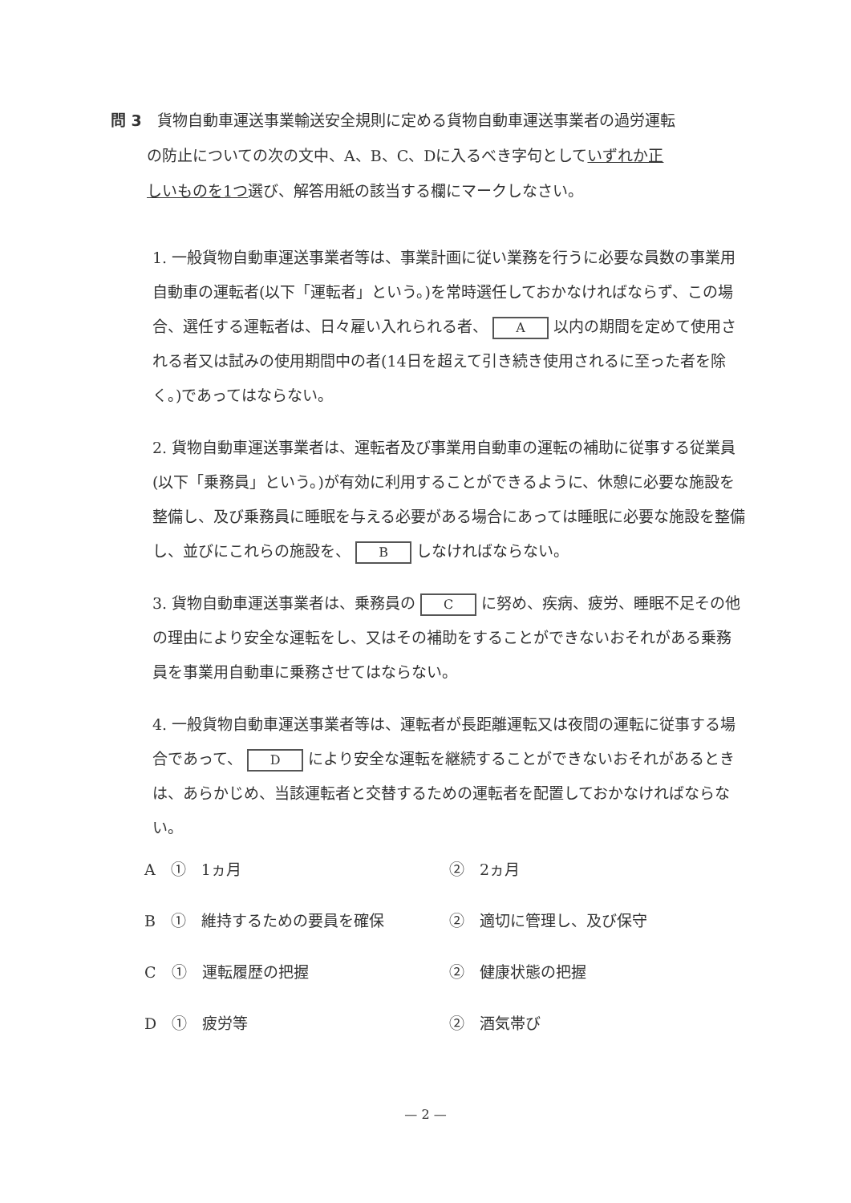問 3　貨物自動車運送事業輸送安全規則に定める貨物自動車運送事業者の過労運転
の防止についての次の文中、A、B、C、Dに入るべき字句としていずれか正
しいものを1つ選び、解答用紙の該当する欄にマークしなさい。
1. 一般貨物自動車運送事業者等は、事業計画に従い業務を行うに必要な員数の事業用自動車の運転者(以下「運転者」という。)を常時選任しておかなければならず、この場合、選任する運転者は、日々雇い入れられる者、 A 以内の期間を定めて使用される者又は試みの使用期間中の者(14日を超えて引き続き使用されるに至った者を除く。)であってはならない。
2. 貨物自動車運送事業者は、運転者及び事業用自動車の運転の補助に従事する従業員(以下「乗務員」という。)が有効に利用することができるように、休憩に必要な施設を整備し、及び乗務員に睡眠を与える必要がある場合にあっては睡眠に必要な施設を整備し、並びにこれらの施設を、 B しなければならない。
3. 貨物自動車運送事業者は、乗務員の C に努め、疾病、疲労、睡眠不足その他の理由により安全な運転をし、又はその補助をすることができないおそれがある乗務員を事業用自動車に乗務させてはならない。
4. 一般貨物自動車運送事業者等は、運転者が長距離運転又は夜間の運転に従事する場合であって、 D により安全な運転を継続することができないおそれがあるときは、あらかじめ、当該運転者と交替するための運転者を配置しておかなければならない。
A　①　1ヵ月 ②　2ヵ月
B　①　維持するための要員を確保 ②　適切に管理し、及び保守
C　①　運転履歴の把握 ②　健康状態の把握
D　①　疲労等 ②　酒気帯び
— 2 —